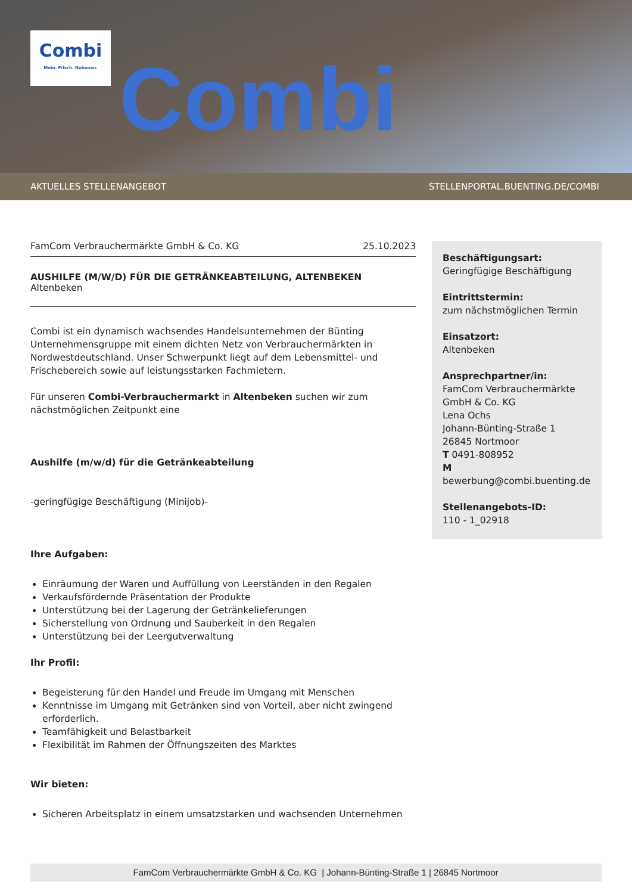Combi
Combi
Moin. Frisch. Nebenan.
AKTUELLES STELLENANGEBOT STELLENPORTAL.BUENTING.DE/COMBI
FamCom Verbrauchermärkte GmbH & Co. KG 25.10.2023
AUSHILFE (M/W/D) FÜR DIE GETRÄNKEABTEILUNG, ALTENBEKEN
Altenbeken
Combi ist ein dynamisch wachsendes Handelsunternehmen der Bünting Unternehmensgruppe mit einem dichten Netz von Verbrauchermärkten in Nordwestdeutschland. Unser Schwerpunkt liegt auf dem Lebensmittel- und Frischebereich sowie auf leistungsstarken Fachmietern.
Für unseren Combi-Verbrauchermarkt in Altenbeken suchen wir zum nächstmöglichen Zeitpunkt eine
Aushilfe (m/w/d) für die Getränkeabteilung
-geringfügige Beschäftigung (Minijob)-
Ihre Aufgaben:
Einräumung der Waren und Auffüllung von Leerständen in den Regalen
Verkaufsfördernde Präsentation der Produkte
Unterstützung bei der Lagerung der Getränkelieferungen
Sicherstellung von Ordnung und Sauberkeit in den Regalen
Unterstützung bei der Leergutverwaltung
Ihr Profil:
Begeisterung für den Handel und Freude im Umgang mit Menschen
Kenntnisse im Umgang mit Getränken sind von Vorteil, aber nicht zwingend erforderlich.
Teamfähigkeit und Belastbarkeit
Flexibilität im Rahmen der Öffnungszeiten des Marktes
Wir bieten:
Sicheren Arbeitsplatz in einem umsatzstarken und wachsenden Unternehmen
Beschäftigungsart:
Geringfügige Beschäftigung
Eintrittstermin:
zum nächstmöglichen Termin
Einsatzort:
Altenbeken
Ansprechpartner/in:
FamCom Verbrauchermärkte GmbH & Co. KG
Lena Ochs
Johann-Bünting-Straße 1
26845 Nortmoor
T 0491-808952
M
bewerbung@combi.buenting.de
Stellenangebots-ID:
110 - 1_02918
FamCom Verbrauchermärkte GmbH & Co. KG | Johann-Bünting-Straße 1 | 26845 Nortmoor